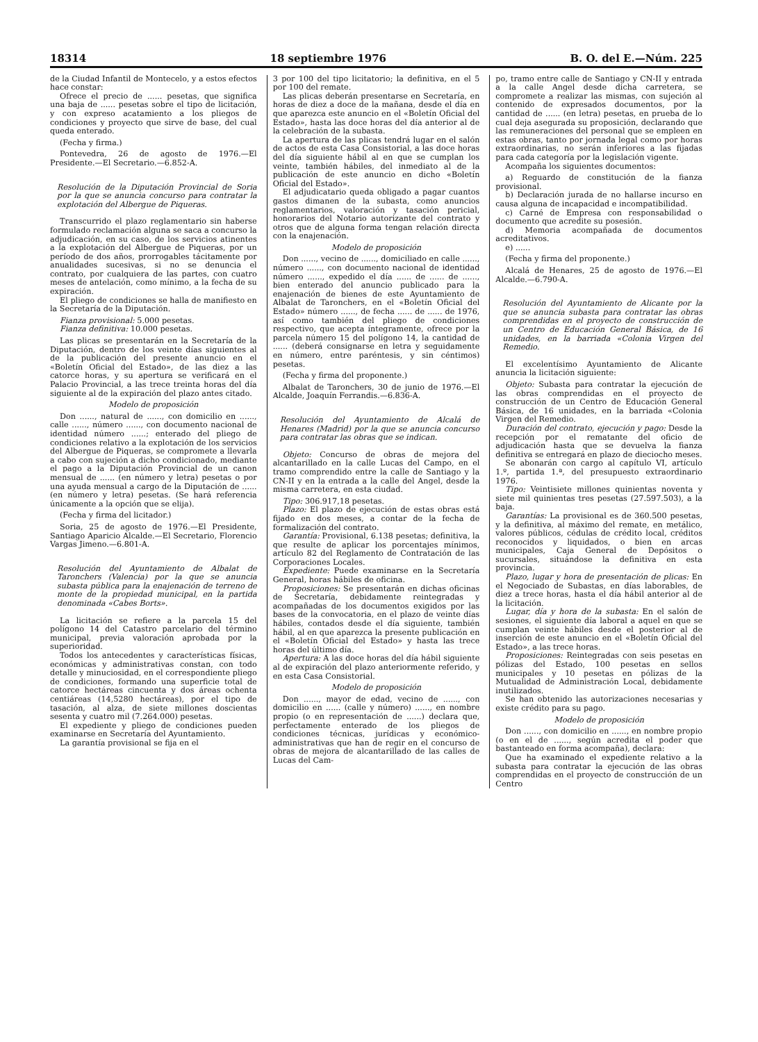18314 18 septiembre 1976 B. O. del E.—Núm. 225
de la Ciudad Infantil de Montecelo, y a estos efectos hace constar:
Ofrece el precio de ...... pesetas, que significa una baja de ...... pesetas sobre el tipo de licitación, y con expreso acatamiento a los pliegos de condiciones y proyecto que sirve de base, del cual queda enterado.
(Fecha y firma.)
Pontevedra, 26 de agosto de 1976.—El Presidente.—El Secretario.—6.852-A.
Resolución de la Diputación Provincial de Soria por la que se anuncia concurso para contratar la explotación del Albergue de Piqueras.
Transcurrido el plazo reglamentario sin haberse formulado reclamación alguna se saca a concurso la adjudicación, en su caso, de los servicios atinentes a la explotación del Albergue de Piqueras, por un período de dos años, prorrogables tácitamente por anualidades sucesivas, si no se denuncia el contrato, por cualquiera de las partes, con cuatro meses de antelación, como mínimo, a la fecha de su expiración.
El pliego de condiciones se halla de manifiesto en la Secretaría de la Diputación.
Fianza provisional: 5.000 pesetas.
Fianza definitiva: 10.000 pesetas.
Las plicas se presentarán en la Secretaría de la Diputación, dentro de los veinte días siguientes al de la publicación del presente anuncio en el «Boletín Oficial del Estado», de las diez a las catorce horas, y su apertura se verificará en el Palacio Provincial, a las trece treinta horas del día siguiente al de la expiración del plazo antes citado.
Modelo de proposición
Don ......, natural de ......, con domicilio en ......, calle ......, número ......, con documento nacional de identidad número ......; enterado del pliego de condiciones relativo a la explotación de los servicios del Albergue de Piqueras, se compromete a llevarla a cabo con sujeción a dicho condicionado, mediante el pago a la Diputación Provincial de un canon mensual de ...... (en número y letra) pesetas o por una ayuda mensual a cargo de la Diputación de ...... (en número y letra) pesetas. (Se hará referencia únicamente a la opción que se elija).
(Fecha y firma del licitador.)
Soria, 25 de agosto de 1976.—El Presidente, Santiago Aparicio Alcalde.—El Secretario, Florencio Vargas Jimeno.—6.801-A.
Resolución del Ayuntamiento de Albalat de Taronchers (Valencia) por la que se anuncia subasta pública para la enajenación de terreno de monte de la propiedad municipal, en la partida denominada «Cabes Borts».
La licitación se refiere a la parcela 15 del polígono 14 del Catastro parcelario del término municipal, previa valoración aprobada por la superioridad.
Todos los antecedentes y características físicas, económicas y administrativas constan, con todo detalle y minuciosidad, en el correspondiente pliego de condiciones, formando una superficie total de catorce hectáreas cincuenta y dos áreas ochenta centiáreas (14,5280 hectáreas), por el tipo de tasación, al alza, de siete millones doscientas sesenta y cuatro mil (7.264.000) pesetas.
El expediente y pliego de condiciones pueden examinarse en Secretaría del Ayuntamiento.
La garantía provisional se fija en el
3 por 100 del tipo licitatorio; la definitiva, en el 5 por 100 del remate.
Las plicas deberán presentarse en Secretaría, en horas de diez a doce de la mañana, desde el día en que aparezca este anuncio en el «Boletín Oficial del Estado», hasta las doce horas del día anterior al de la celebración de la subasta.
La apertura de las plicas tendrá lugar en el salón de actos de esta Casa Consistorial, a las doce horas del día siguiente hábil al en que se cumplan los veinte, también hábiles, del inmediato al de la publicación de este anuncio en dicho «Boletín Oficial del Estado».
El adjudicatario queda obligado a pagar cuantos gastos dimanen de la subasta, como anuncios reglamentarios, valoración y tasación pericial, honorarios del Notario autorizante del contrato y otros que de alguna forma tengan relación directa con la enajenación.
Modelo de proposición
Don ......, vecino de ......, domiciliado en calle ......, número ......, con documento nacional de identidad número ......, expedido el día ...... de ...... de ......, bien enterado del anuncio publicado para la enajenación de bienes de este Ayuntamiento de Albalat de Taronchers, en el «Boletín Oficial del Estado» número ......, de fecha ...... de ...... de 1976, así como también del pliego de condiciones respectivo, que acepta íntegramente, ofrece por la parcela número 15 del polígono 14, la cantidad de ...... (deberá consignarse en letra y seguidamente en número, entre paréntesis, y sin céntimos) pesetas.
(Fecha y firma del proponente.)
Albalat de Taronchers, 30 de junio de 1976.—El Alcalde, Joaquín Ferrandis.—6.836-A.
Resolución del Ayuntamiento de Alcalá de Henares (Madrid) por la que se anuncia concurso para contratar las obras que se indican.
Objeto: Concurso de obras de mejora del alcantarillado en la calle Lucas del Campo, en el tramo comprendido entre la calle de Santiago y la CN-II y en la entrada a la calle del Angel, desde la misma carretera, en esta ciudad.
Tipo: 306.917,18 pesetas.
Plazo: El plazo de ejecución de estas obras está fijado en dos meses, a contar de la fecha de formalización del contrato.
Garantía: Provisional, 6.138 pesetas; definitiva, la que resulte de aplicar los porcentajes mínimos, artículo 82 del Reglamento de Contratación de las Corporaciones Locales.
Expediente: Puede examinarse en la Secretaría General, horas hábiles de oficina.
Proposiciones: Se presentarán en dichas oficinas de Secretaría, debidamente reintegradas y acompañadas de los documentos exigidos por las bases de la convocatoria, en el plazo de veinte días hábiles, contados desde el día siguiente, también hábil, al en que aparezca la presente publicación en el «Boletín Oficial del Estado» y hasta las trece horas del último día.
Apertura: A las doce horas del día hábil siguiente al de expiración del plazo anteriormente referido, y en esta Casa Consistorial.
Modelo de proposición
Don ......, mayor de edad, vecino de ......, con domicilio en ...... (calle y número) ......, en nombre propio (o en representación de ......) declara que, perfectamente enterado de los pliegos de condiciones técnicas, jurídicas y económico-administrativas que han de regir en el concurso de obras de mejora de alcantarillado de las calles de Lucas del Cam-
po, tramo entre calle de Santiago y CN-II y entrada a la calle Angel desde dicha carretera, se compromete a realizar las mismas, con sujeción al contenido de expresados documentos, por la cantidad de ...... (en letra) pesetas, en prueba de lo cual deja asegurada su proposición, declarando que las remuneraciones del personal que se empleen en estas obras, tanto por jornada legal como por horas extraordinarias, no serán inferiores a las fijadas para cada categoría por la legislación vigente.
Acompaña los siguientes documentos:
a) Reguardo de constitución de la fianza provisional.
b) Declaración jurada de no hallarse incurso en causa alguna de incapacidad e incompatibilidad.
c) Carné de Empresa con responsabilidad o documento que acredite su posesión.
d) Memoria acompañada de documentos acreditativos.
e) ......
(Fecha y firma del proponente.)
Alcalá de Henares, 25 de agosto de 1976.—El Alcalde.—6.790-A.
Resolución del Ayuntamiento de Alicante por la que se anuncia subasta para contratar las obras comprendidas en el proyecto de construcción de un Centro de Educación General Básica, de 16 unidades, en la barriada «Colonia Virgen del Remedio.
El excelentísimo Ayuntamiento de Alicante anuncia la licitación siguiente:
Objeto: Subasta para contratar la ejecución de las obras comprendidas en el proyecto de construcción de un Centro de Educación General Básica, de 16 unidades, en la barriada «Colonia Virgen del Remedio.
Duración del contrato, ejecución y pago: Desde la recepción por el rematante del oficio de adjudicación hasta que se devuelva la fianza definitiva se entregará en plazo de dieciocho meses.
Se abonarán con cargo al capítulo VI, artículo 1.º, partida 1.ª, del presupuesto extraordinario 1976.
Tipo: Veintisiete millones quinientas noventa y siete mil quinientas tres pesetas (27.597.503), a la baja.
Garantías: La provisional es de 360.500 pesetas, y la definitiva, al máximo del remate, en metálico, valores públicos, cédulas de crédito local, créditos reconocidos y liquidados, o bien en arcas municipales, Caja General de Depósitos o sucursales, situándose la definitiva en esta provincia.
Plazo, lugar y hora de presentación de plicas: En el Negociado de Subastas, en días laborables, de diez a trece horas, hasta el día hábil anterior al de la licitación.
Lugar, día y hora de la subasta: En el salón de sesiones, el siguiente día laboral a aquel en que se cumplan veinte hábiles desde el posterior al de inserción de este anuncio en el «Boletín Oficial del Estado», a las trece horas.
Proposiciones: Reintegradas con seis pesetas en pólizas del Estado, 100 pesetas en sellos municipales y 10 pesetas en pólizas de la Mutualidad de Administración Local, debidamente inutilizados.
Se han obtenido las autorizaciones necesarias y existe crédito para su pago.
Modelo de proposición
Don ......, con domicilio en ......, en nombre propio (o en el de ......, según acredita el poder que bastanteado en forma acompaña), declara:
Que ha examinado el expediente relativo a la subasta para contratar la ejecución de las obras comprendidas en el proyecto de construcción de un Centro